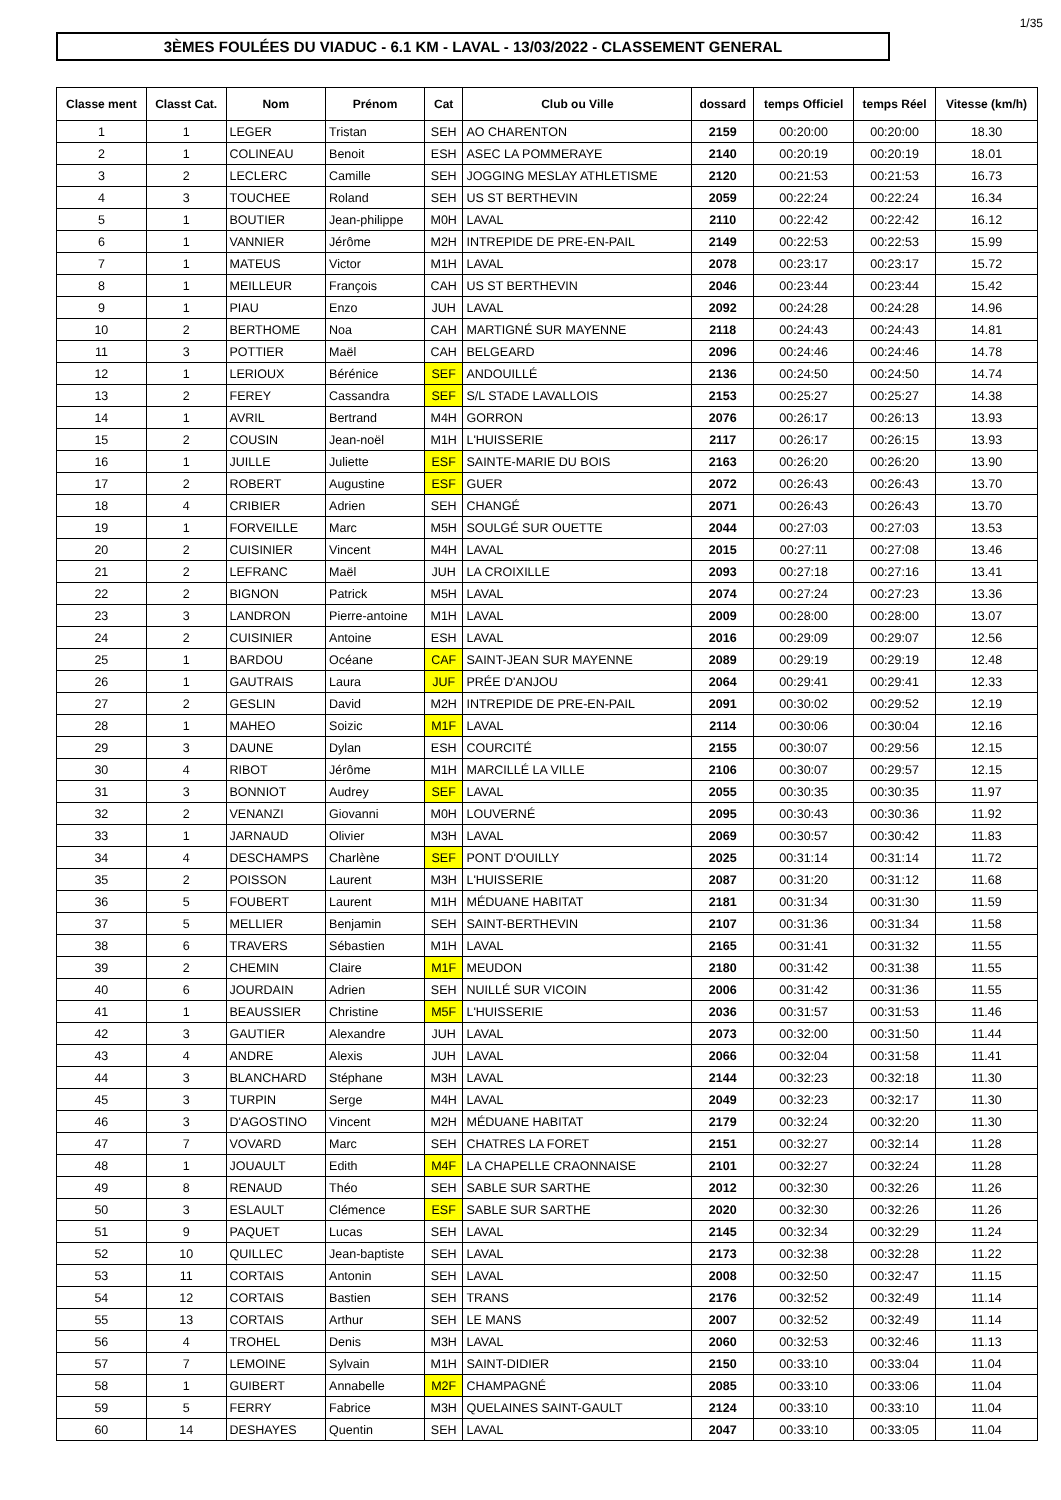1/35
3ÈMES FOULÉES DU VIADUC - 6.1 KM - LAVAL - 13/03/2022 - CLASSEMENT GENERAL
| Classe ment | Classt Cat. | Nom | Prénom | Cat | Club ou Ville | dossard | temps Officiel | temps Réel | Vitesse (km/h) |
| --- | --- | --- | --- | --- | --- | --- | --- | --- | --- |
| 1 | 1 | LEGER | Tristan | SEH | AO CHARENTON | 2159 | 00:20:00 | 00:20:00 | 18.30 |
| 2 | 1 | COLINEAU | Benoit | ESH | ASEC LA POMMERAYE | 2140 | 00:20:19 | 00:20:19 | 18.01 |
| 3 | 2 | LECLERC | Camille | SEH | JOGGING MESLAY ATHLETISME | 2120 | 00:21:53 | 00:21:53 | 16.73 |
| 4 | 3 | TOUCHEE | Roland | SEH | US ST BERTHEVIN | 2059 | 00:22:24 | 00:22:24 | 16.34 |
| 5 | 1 | BOUTIER | Jean-philippe | M0H | LAVAL | 2110 | 00:22:42 | 00:22:42 | 16.12 |
| 6 | 1 | VANNIER | Jérôme | M2H | INTREPIDE DE PRE-EN-PAIL | 2149 | 00:22:53 | 00:22:53 | 15.99 |
| 7 | 1 | MATEUS | Victor | M1H | LAVAL | 2078 | 00:23:17 | 00:23:17 | 15.72 |
| 8 | 1 | MEILLEUR | François | CAH | US ST BERTHEVIN | 2046 | 00:23:44 | 00:23:44 | 15.42 |
| 9 | 1 | PIAU | Enzo | JUH | LAVAL | 2092 | 00:24:28 | 00:24:28 | 14.96 |
| 10 | 2 | BERTHOME | Noa | CAH | MARTIGNÉ SUR MAYENNE | 2118 | 00:24:43 | 00:24:43 | 14.81 |
| 11 | 3 | POTTIER | Maël | CAH | BELGEARD | 2096 | 00:24:46 | 00:24:46 | 14.78 |
| 12 | 1 | LERIOUX | Bérénice | SEF | ANDOUILLÉ | 2136 | 00:24:50 | 00:24:50 | 14.74 |
| 13 | 2 | FEREY | Cassandra | SEF | S/L STADE LAVALLOIS | 2153 | 00:25:27 | 00:25:27 | 14.38 |
| 14 | 1 | AVRIL | Bertrand | M4H | GORRON | 2076 | 00:26:17 | 00:26:13 | 13.93 |
| 15 | 2 | COUSIN | Jean-noël | M1H | L'HUISSERIE | 2117 | 00:26:17 | 00:26:15 | 13.93 |
| 16 | 1 | JUILLE | Juliette | ESF | SAINTE-MARIE DU BOIS | 2163 | 00:26:20 | 00:26:20 | 13.90 |
| 17 | 2 | ROBERT | Augustine | ESF | GUER | 2072 | 00:26:43 | 00:26:43 | 13.70 |
| 18 | 4 | CRIBIER | Adrien | SEH | CHANGÉ | 2071 | 00:26:43 | 00:26:43 | 13.70 |
| 19 | 1 | FORVEILLE | Marc | M5H | SOULGÉ SUR OUETTE | 2044 | 00:27:03 | 00:27:03 | 13.53 |
| 20 | 2 | CUISINIER | Vincent | M4H | LAVAL | 2015 | 00:27:11 | 00:27:08 | 13.46 |
| 21 | 2 | LEFRANC | Maël | JUH | LA CROIXILLE | 2093 | 00:27:18 | 00:27:16 | 13.41 |
| 22 | 2 | BIGNON | Patrick | M5H | LAVAL | 2074 | 00:27:24 | 00:27:23 | 13.36 |
| 23 | 3 | LANDRON | Pierre-antoine | M1H | LAVAL | 2009 | 00:28:00 | 00:28:00 | 13.07 |
| 24 | 2 | CUISINIER | Antoine | ESH | LAVAL | 2016 | 00:29:09 | 00:29:07 | 12.56 |
| 25 | 1 | BARDOU | Océane | CAF | SAINT-JEAN SUR MAYENNE | 2089 | 00:29:19 | 00:29:19 | 12.48 |
| 26 | 1 | GAUTRAIS | Laura | JUF | PRÉE D'ANJOU | 2064 | 00:29:41 | 00:29:41 | 12.33 |
| 27 | 2 | GESLIN | David | M2H | INTREPIDE DE PRE-EN-PAIL | 2091 | 00:30:02 | 00:29:52 | 12.19 |
| 28 | 1 | MAHEO | Soizic | M1F | LAVAL | 2114 | 00:30:06 | 00:30:04 | 12.16 |
| 29 | 3 | DAUNE | Dylan | ESH | COURCITÉ | 2155 | 00:30:07 | 00:29:56 | 12.15 |
| 30 | 4 | RIBOT | Jérôme | M1H | MARCILLÉ LA VILLE | 2106 | 00:30:07 | 00:29:57 | 12.15 |
| 31 | 3 | BONNIOT | Audrey | SEF | LAVAL | 2055 | 00:30:35 | 00:30:35 | 11.97 |
| 32 | 2 | VENANZI | Giovanni | M0H | LOUVERNÉ | 2095 | 00:30:43 | 00:30:36 | 11.92 |
| 33 | 1 | JARNAUD | Olivier | M3H | LAVAL | 2069 | 00:30:57 | 00:30:42 | 11.83 |
| 34 | 4 | DESCHAMPS | Charlène | SEF | PONT D'OUILLY | 2025 | 00:31:14 | 00:31:14 | 11.72 |
| 35 | 2 | POISSON | Laurent | M3H | L'HUISSERIE | 2087 | 00:31:20 | 00:31:12 | 11.68 |
| 36 | 5 | FOUBERT | Laurent | M1H | MÉDUANE HABITAT | 2181 | 00:31:34 | 00:31:30 | 11.59 |
| 37 | 5 | MELLIER | Benjamin | SEH | SAINT-BERTHEVIN | 2107 | 00:31:36 | 00:31:34 | 11.58 |
| 38 | 6 | TRAVERS | Sébastien | M1H | LAVAL | 2165 | 00:31:41 | 00:31:32 | 11.55 |
| 39 | 2 | CHEMIN | Claire | M1F | MEUDON | 2180 | 00:31:42 | 00:31:38 | 11.55 |
| 40 | 6 | JOURDAIN | Adrien | SEH | NUILLÉ SUR VICOIN | 2006 | 00:31:42 | 00:31:36 | 11.55 |
| 41 | 1 | BEAUSSIER | Christine | M5F | L'HUISSERIE | 2036 | 00:31:57 | 00:31:53 | 11.46 |
| 42 | 3 | GAUTIER | Alexandre | JUH | LAVAL | 2073 | 00:32:00 | 00:31:50 | 11.44 |
| 43 | 4 | ANDRE | Alexis | JUH | LAVAL | 2066 | 00:32:04 | 00:31:58 | 11.41 |
| 44 | 3 | BLANCHARD | Stéphane | M3H | LAVAL | 2144 | 00:32:23 | 00:32:18 | 11.30 |
| 45 | 3 | TURPIN | Serge | M4H | LAVAL | 2049 | 00:32:23 | 00:32:17 | 11.30 |
| 46 | 3 | D'AGOSTINO | Vincent | M2H | MÉDUANE HABITAT | 2179 | 00:32:24 | 00:32:20 | 11.30 |
| 47 | 7 | VOVARD | Marc | SEH | CHATRES LA FORET | 2151 | 00:32:27 | 00:32:14 | 11.28 |
| 48 | 1 | JOUAULT | Edith | M4F | LA CHAPELLE CRAONNAISE | 2101 | 00:32:27 | 00:32:24 | 11.28 |
| 49 | 8 | RENAUD | Théo | SEH | SABLE SUR SARTHE | 2012 | 00:32:30 | 00:32:26 | 11.26 |
| 50 | 3 | ESLAULT | Clémence | ESF | SABLE SUR SARTHE | 2020 | 00:32:30 | 00:32:26 | 11.26 |
| 51 | 9 | PAQUET | Lucas | SEH | LAVAL | 2145 | 00:32:34 | 00:32:29 | 11.24 |
| 52 | 10 | QUILLEC | Jean-baptiste | SEH | LAVAL | 2173 | 00:32:38 | 00:32:28 | 11.22 |
| 53 | 11 | CORTAIS | Antonin | SEH | LAVAL | 2008 | 00:32:50 | 00:32:47 | 11.15 |
| 54 | 12 | CORTAIS | Bastien | SEH | TRANS | 2176 | 00:32:52 | 00:32:49 | 11.14 |
| 55 | 13 | CORTAIS | Arthur | SEH | LE MANS | 2007 | 00:32:52 | 00:32:49 | 11.14 |
| 56 | 4 | TROHEL | Denis | M3H | LAVAL | 2060 | 00:32:53 | 00:32:46 | 11.13 |
| 57 | 7 | LEMOINE | Sylvain | M1H | SAINT-DIDIER | 2150 | 00:33:10 | 00:33:04 | 11.04 |
| 58 | 1 | GUIBERT | Annabelle | M2F | CHAMPAGNÉ | 2085 | 00:33:10 | 00:33:06 | 11.04 |
| 59 | 5 | FERRY | Fabrice | M3H | QUELAINES SAINT-GAULT | 2124 | 00:33:10 | 00:33:10 | 11.04 |
| 60 | 14 | DESHAYES | Quentin | SEH | LAVAL | 2047 | 00:33:10 | 00:33:05 | 11.04 |